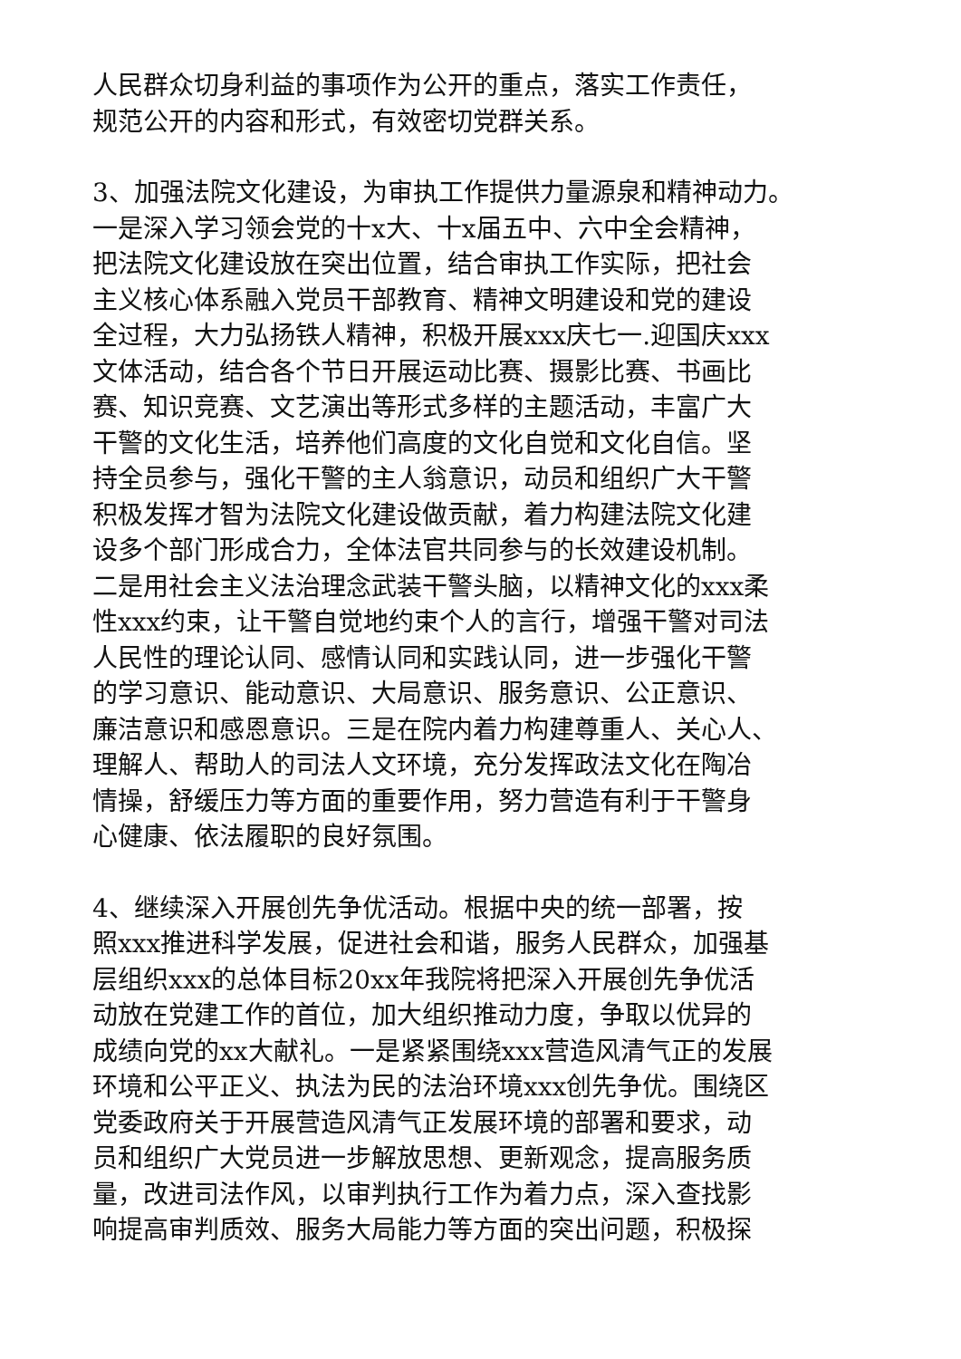人民群众切身利益的事项作为公开的重点，落实工作责任，
规范公开的内容和形式，有效密切党群关系。
3、加强法院文化建设，为审执工作提供力量源泉和精神动力。
一是深入学习领会党的十x大、十x届五中、六中全会精神，
把法院文化建设放在突出位置，结合审执工作实际，把社会
主义核心体系融入党员干部教育、精神文明建设和党的建设
全过程，大力弘扬铁人精神，积极开展xxx庆七一.迎国庆xxx
文体活动，结合各个节日开展运动比赛、摄影比赛、书画比
赛、知识竞赛、文艺演出等形式多样的主题活动，丰富广大
干警的文化生活，培养他们高度的文化自觉和文化自信。坚
持全员参与，强化干警的主人翁意识，动员和组织广大干警
积极发挥才智为法院文化建设做贡献，着力构建法院文化建
设多个部门形成合力，全体法官共同参与的长效建设机制。
二是用社会主义法治理念武装干警头脑，以精神文化的xxx柔
性xxx约束，让干警自觉地约束个人的言行，增强干警对司法
人民性的理论认同、感情认同和实践认同，进一步强化干警
的学习意识、能动意识、大局意识、服务意识、公正意识、
廉洁意识和感恩意识。三是在院内着力构建尊重人、关心人、
理解人、帮助人的司法人文环境，充分发挥政法文化在陶冶
情操，舒缓压力等方面的重要作用，努力营造有利于干警身
心健康、依法履职的良好氛围。
4、继续深入开展创先争优活动。根据中央的统一部署，按
照xxx推进科学发展，促进社会和谐，服务人民群众，加强基
层组织xxx的总体目标20xx年我院将把深入开展创先争优活
动放在党建工作的首位，加大组织推动力度，争取以优异的
成绩向党的xx大献礼。一是紧紧围绕xxx营造风清气正的发展
环境和公平正义、执法为民的法治环境xxx创先争优。围绕区
党委政府关于开展营造风清气正发展环境的部署和要求，动
员和组织广大党员进一步解放思想、更新观念，提高服务质
量，改进司法作风，以审判执行工作为着力点，深入查找影
响提高审判质效、服务大局能力等方面的突出问题，积极探